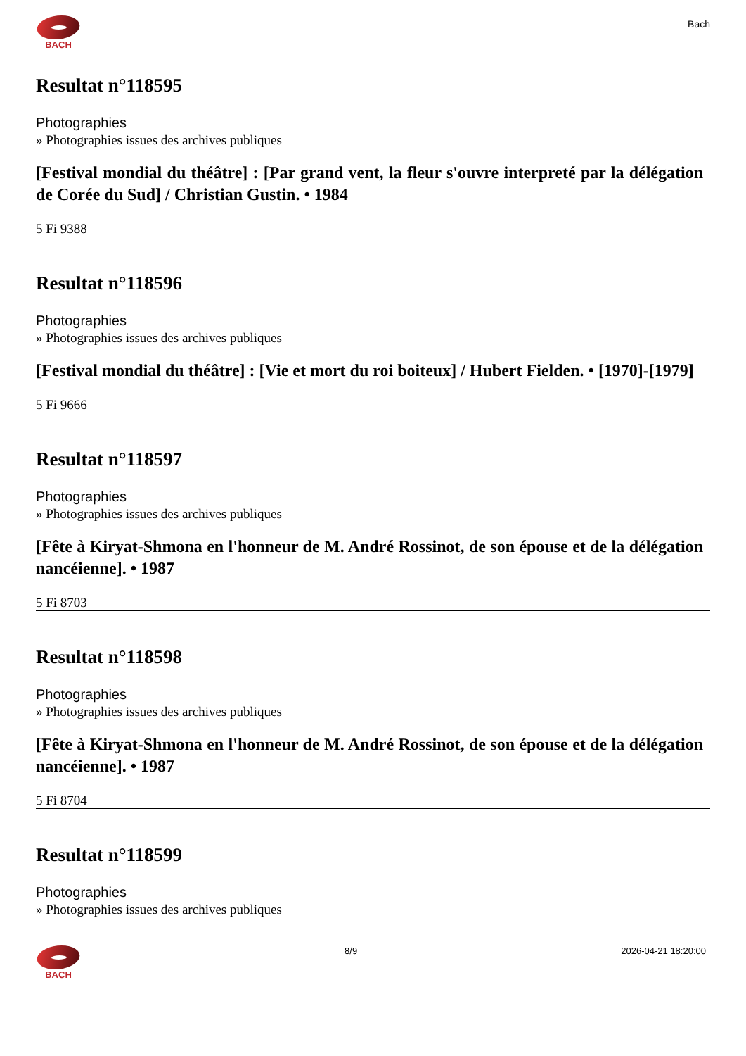BACH
Bach
Resultat n°118595
Photographies
» Photographies issues des archives publiques
[Festival mondial du théâtre] : [Par grand vent, la fleur s'ouvre interpreté par la délégation de Corée du Sud] / Christian Gustin. • 1984
5 Fi 9388
Resultat n°118596
Photographies
» Photographies issues des archives publiques
[Festival mondial du théâtre] : [Vie et mort du roi boiteux] / Hubert Fielden. • [1970]-[1979]
5 Fi 9666
Resultat n°118597
Photographies
» Photographies issues des archives publiques
[Fête à Kiryat-Shmona en l'honneur de M. André Rossinot, de son épouse et de la délégation nancéienne]. • 1987
5 Fi 8703
Resultat n°118598
Photographies
» Photographies issues des archives publiques
[Fête à Kiryat-Shmona en l'honneur de M. André Rossinot, de son épouse et de la délégation nancéienne]. • 1987
5 Fi 8704
Resultat n°118599
Photographies
» Photographies issues des archives publiques
BACH 8/9 2026-04-21 18:20:00